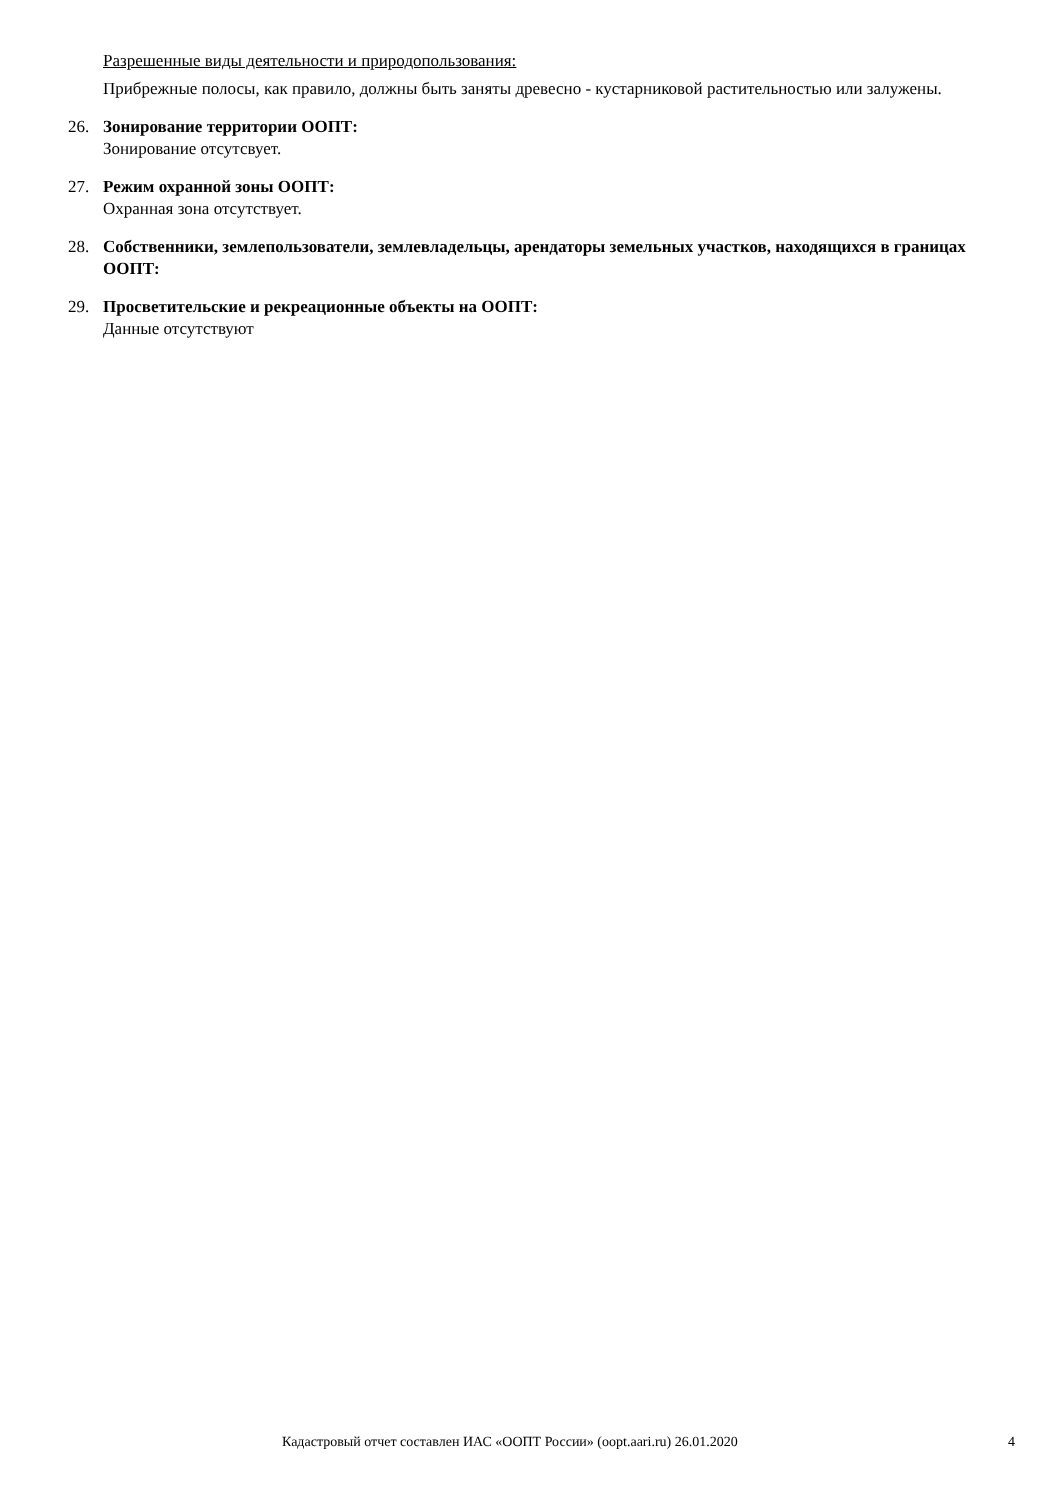Разрешенные виды деятельности и природопользования:
Прибрежные полосы, как правило, должны быть заняты древесно - кустарниковой растительностью или залужены.
26. Зонирование территории ООПТ:
Зонирование отсутсвует.
27. Режим охранной зоны ООПТ:
Охранная зона отсутствует.
28. Собственники, землепользователи, землевладельцы, арендаторы земельных участков, находящихся в границах ООПТ:
29. Просветительские и рекреационные объекты на ООПТ:
Данные отсутствуют
Кадастровый отчет составлен ИАС «ООПТ России» (oopt.aari.ru) 26.01.2020 4